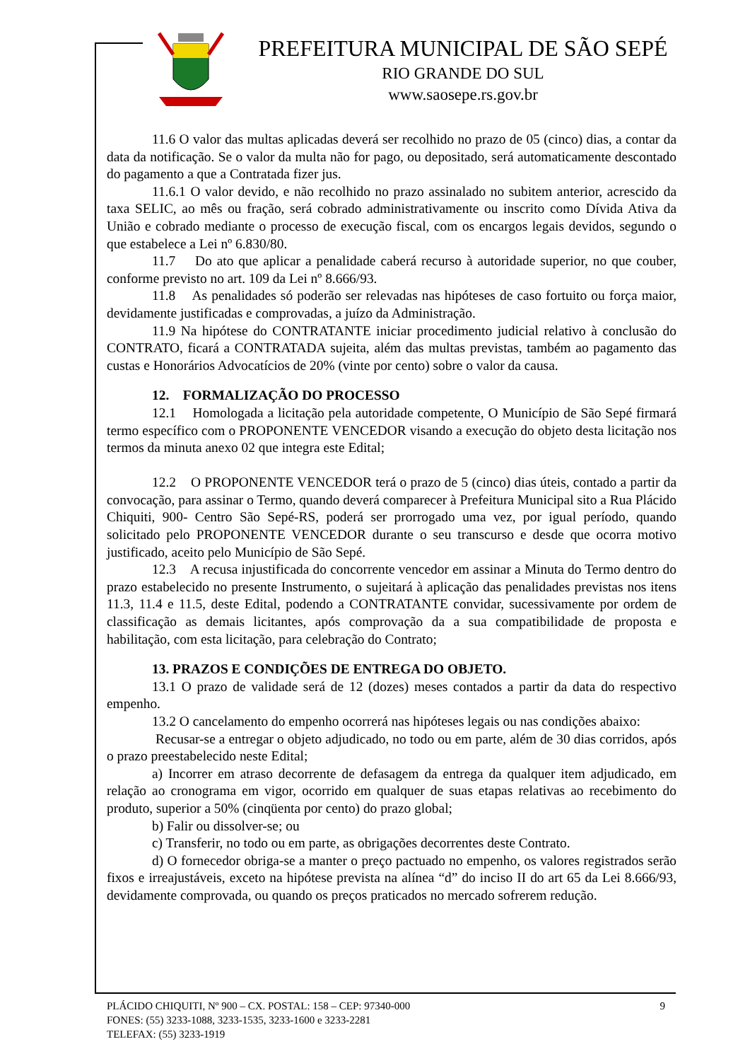PREFEITURA MUNICIPAL DE SÃO SEPÉ
RIO GRANDE DO SUL
www.saosepe.rs.gov.br
11.6 O valor das multas aplicadas deverá ser recolhido no prazo de 05 (cinco) dias, a contar da data da notificação. Se o valor da multa não for pago, ou depositado, será automaticamente descontado do pagamento a que a Contratada fizer jus.
11.6.1 O valor devido, e não recolhido no prazo assinalado no subitem anterior, acrescido da taxa SELIC, ao mês ou fração, será cobrado administrativamente ou inscrito como Dívida Ativa da União e cobrado mediante o processo de execução fiscal, com os encargos legais devidos, segundo o que estabelece a Lei nº 6.830/80.
11.7 Do ato que aplicar a penalidade caberá recurso à autoridade superior, no que couber, conforme previsto no art. 109 da Lei nº 8.666/93.
11.8 As penalidades só poderão ser relevadas nas hipóteses de caso fortuito ou força maior, devidamente justificadas e comprovadas, a juízo da Administração.
11.9 Na hipótese do CONTRATANTE iniciar procedimento judicial relativo à conclusão do CONTRATO, ficará a CONTRATADA sujeita, além das multas previstas, também ao pagamento das custas e Honorários Advocatícios de 20% (vinte por cento) sobre o valor da causa.
12. FORMALIZAÇÃO DO PROCESSO
12.1 Homologada a licitação pela autoridade competente, O Município de São Sepé firmará termo específico com o PROPONENTE VENCEDOR visando a execução do objeto desta licitação nos termos da minuta anexo 02 que integra este Edital;
12.2 O PROPONENTE VENCEDOR terá o prazo de 5 (cinco) dias úteis, contado a partir da convocação, para assinar o Termo, quando deverá comparecer à Prefeitura Municipal sito a Rua Plácido Chiquiti, 900- Centro São Sepé-RS, poderá ser prorrogado uma vez, por igual período, quando solicitado pelo PROPONENTE VENCEDOR durante o seu transcurso e desde que ocorra motivo justificado, aceito pelo Município de São Sepé.
12.3 A recusa injustificada do concorrente vencedor em assinar a Minuta do Termo dentro do prazo estabelecido no presente Instrumento, o sujeitará à aplicação das penalidades previstas nos itens 11.3, 11.4 e 11.5, deste Edital, podendo a CONTRATANTE convidar, sucessivamente por ordem de classificação as demais licitantes, após comprovação da a sua compatibilidade de proposta e habilitação, com esta licitação, para celebração do Contrato;
13. PRAZOS E CONDIÇÕES DE ENTREGA DO OBJETO.
13.1 O prazo de validade será de 12 (dozes) meses contados a partir da data do respectivo empenho.
13.2 O cancelamento do empenho ocorrerá nas hipóteses legais ou nas condições abaixo:
Recusar-se a entregar o objeto adjudicado, no todo ou em parte, além de 30 dias corridos, após o prazo preestabelecido neste Edital;
a) Incorrer em atraso decorrente de defasagem da entrega da qualquer item adjudicado, em relação ao cronograma em vigor, ocorrido em qualquer de suas etapas relativas ao recebimento do produto, superior a 50% (cinqüenta por cento) do prazo global;
b) Falir ou dissolver-se; ou
c) Transferir, no todo ou em parte, as obrigações decorrentes deste Contrato.
d) O fornecedor obriga-se a manter o preço pactuado no empenho, os valores registrados serão fixos e irreajustáveis, exceto na hipótese prevista na alínea “d” do inciso II do art 65 da Lei 8.666/93, devidamente comprovada, ou quando os preços praticados no mercado sofrerem redução.
PLÁCIDO CHIQUITI, Nº 900 – CX. POSTAL: 158 – CEP: 97340-000 9
FONES: (55) 3233-1088, 3233-1535, 3233-1600 e 3233-2281
TELEFAX: (55) 3233-1919